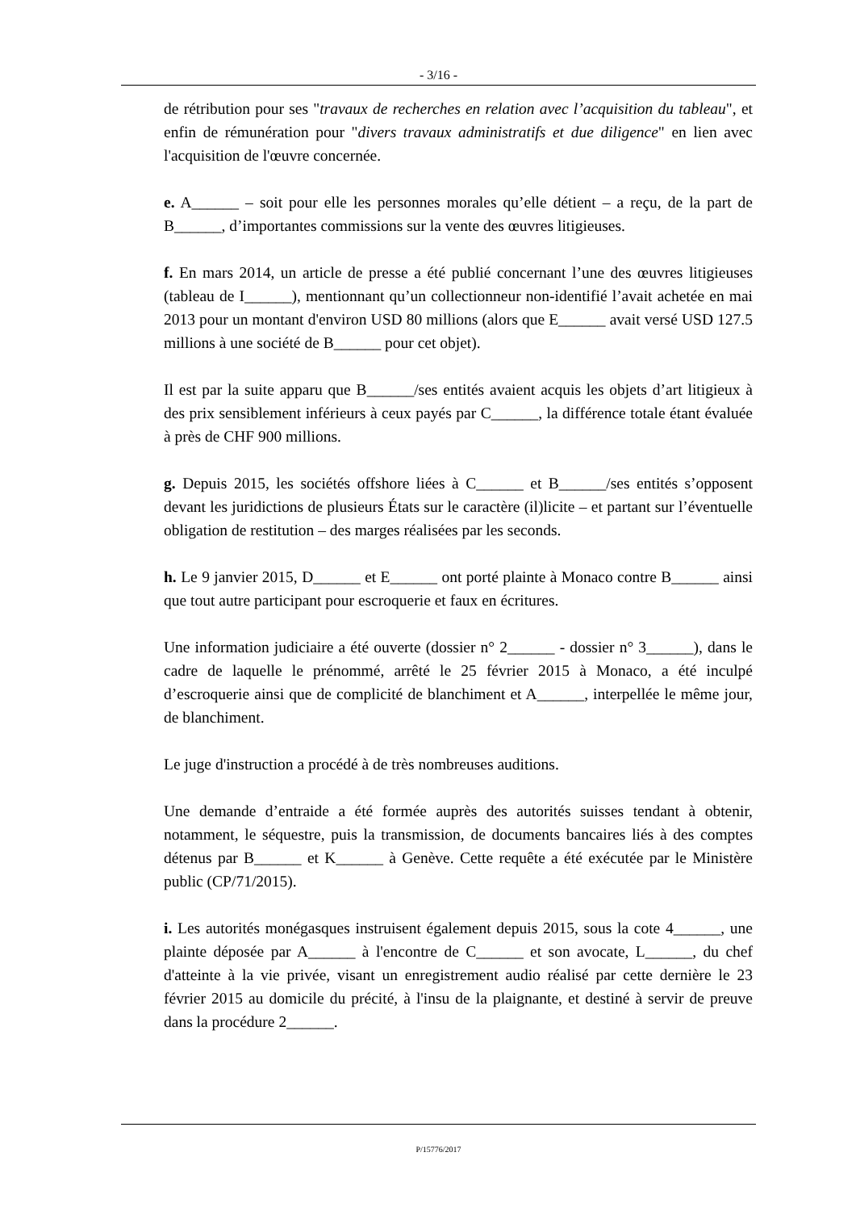- 3/16 -
de rétribution pour ses "travaux de recherches en relation avec l’acquisition du tableau", et enfin de rémunération pour "divers travaux administratifs et due diligence" en lien avec l'acquisition de l'œuvre concernée.
e. A______ – soit pour elle les personnes morales qu’elle détient – a reçu, de la part de B______, d’importantes commissions sur la vente des œuvres litigieuses.
f. En mars 2014, un article de presse a été publié concernant l’une des œuvres litigieuses (tableau de I______), mentionnant qu’un collectionneur non-identifié l’avait achetée en mai 2013 pour un montant d'environ USD 80 millions (alors que E______ avait versé USD 127.5 millions à une société de B______ pour cet objet).
Il est par la suite apparu que B______/ses entités avaient acquis les objets d’art litigieux à des prix sensiblement inférieurs à ceux payés par C______, la différence totale étant évaluée à près de CHF 900 millions.
g. Depuis 2015, les sociétés offshore liées à C______ et B______/ses entités s’opposent devant les juridictions de plusieurs États sur le caractère (il)licite – et partant sur l’éventuelle obligation de restitution – des marges réalisées par les seconds.
h. Le 9 janvier 2015, D______ et E______ ont porté plainte à Monaco contre B______ ainsi que tout autre participant pour escroquerie et faux en écritures.
Une information judiciaire a été ouverte (dossier n° 2______ - dossier n° 3______), dans le cadre de laquelle le prénommé, arrêté le 25 février 2015 à Monaco, a été inculpé d’escroquerie ainsi que de complicité de blanchiment et A______, interpellée le même jour, de blanchiment.
Le juge d'instruction a procédé à de très nombreuses auditions.
Une demande d’entraide a été formée auprès des autorités suisses tendant à obtenir, notamment, le séquestre, puis la transmission, de documents bancaires liés à des comptes détenus par B______ et K______ à Genève. Cette requête a été exécutée par le Ministère public (CP/71/2015).
i. Les autorités monégasques instruisent également depuis 2015, sous la cote 4______, une plainte déposée par A______ à l'encontre de C______ et son avocate, L______, du chef d'atteinte à la vie privée, visant un enregistrement audio réalisé par cette dernière le 23 février 2015 au domicile du précité, à l'insu de la plaignante, et destiné à servir de preuve dans la procédure 2______.
P/15776/2017